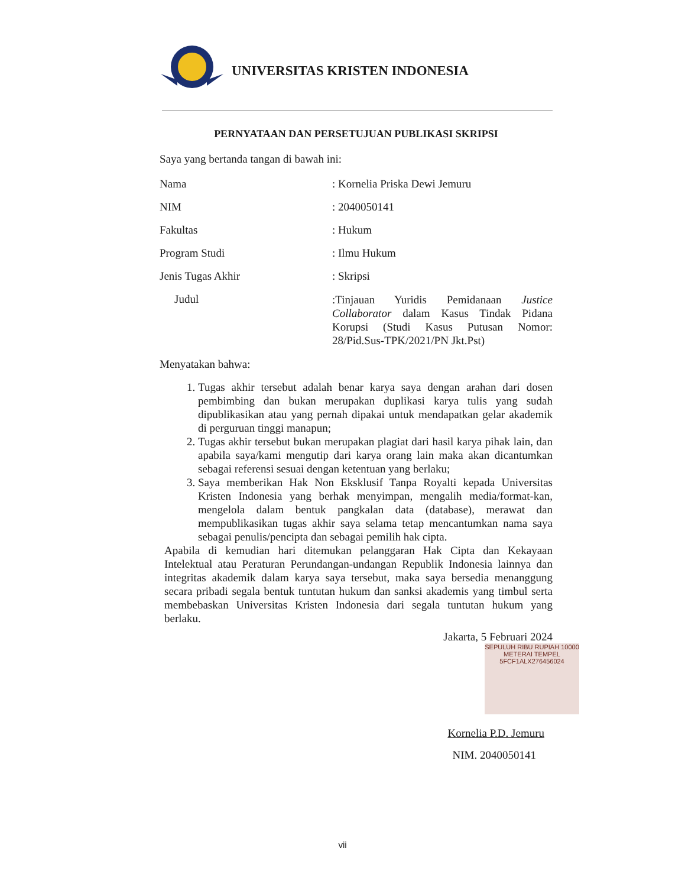UNIVERSITAS KRISTEN INDONESIA
PERNYATAAN DAN PERSETUJUAN PUBLIKASI SKRIPSI
Saya yang bertanda tangan di bawah ini:
Nama : Kornelia Priska Dewi Jemuru
NIM : 2040050141
Fakultas : Hukum
Program Studi : Ilmu Hukum
Jenis Tugas Akhir : Skripsi
Judul
:Tinjauan Yuridis Pemidanaan Justice Collaborator dalam Kasus Tindak Pidana Korupsi (Studi Kasus Putusan Nomor: 28/Pid.Sus-TPK/2021/PN Jkt.Pst)
Menyatakan bahwa:
1. Tugas akhir tersebut adalah benar karya saya dengan arahan dari dosen pembimbing dan bukan merupakan duplikasi karya tulis yang sudah dipublikasikan atau yang pernah dipakai untuk mendapatkan gelar akademik di perguruan tinggi manapun;
2. Tugas akhir tersebut bukan merupakan plagiat dari hasil karya pihak lain, dan apabila saya/kami mengutip dari karya orang lain maka akan dicantumkan sebagai referensi sesuai dengan ketentuan yang berlaku;
3. Saya memberikan Hak Non Eksklusif Tanpa Royalti kepada Universitas Kristen Indonesia yang berhak menyimpan, mengalih media/format-kan, mengelola dalam bentuk pangkalan data (database), merawat dan mempublikasikan tugas akhir saya selama tetap mencantumkan nama saya sebagai penulis/pencipta dan sebagai pemilih hak cipta.
Apabila di kemudian hari ditemukan pelanggaran Hak Cipta dan Kekayaan Intelektual atau Peraturan Perundangan-undangan Republik Indonesia lainnya dan integritas akademik dalam karya saya tersebut, maka saya bersedia menanggung secara pribadi segala bentuk tuntutan hukum dan sanksi akademis yang timbul serta membebaskan Universitas Kristen Indonesia dari segala tuntutan hukum yang berlaku.
Jakarta, 5 Februari 2024
SEPULUH RIBU RUPIAH 10000 METERAI TEMPEL 5FCF1ALX276456024
Kornelia P.D. Jemuru
NIM. 2040050141
vii